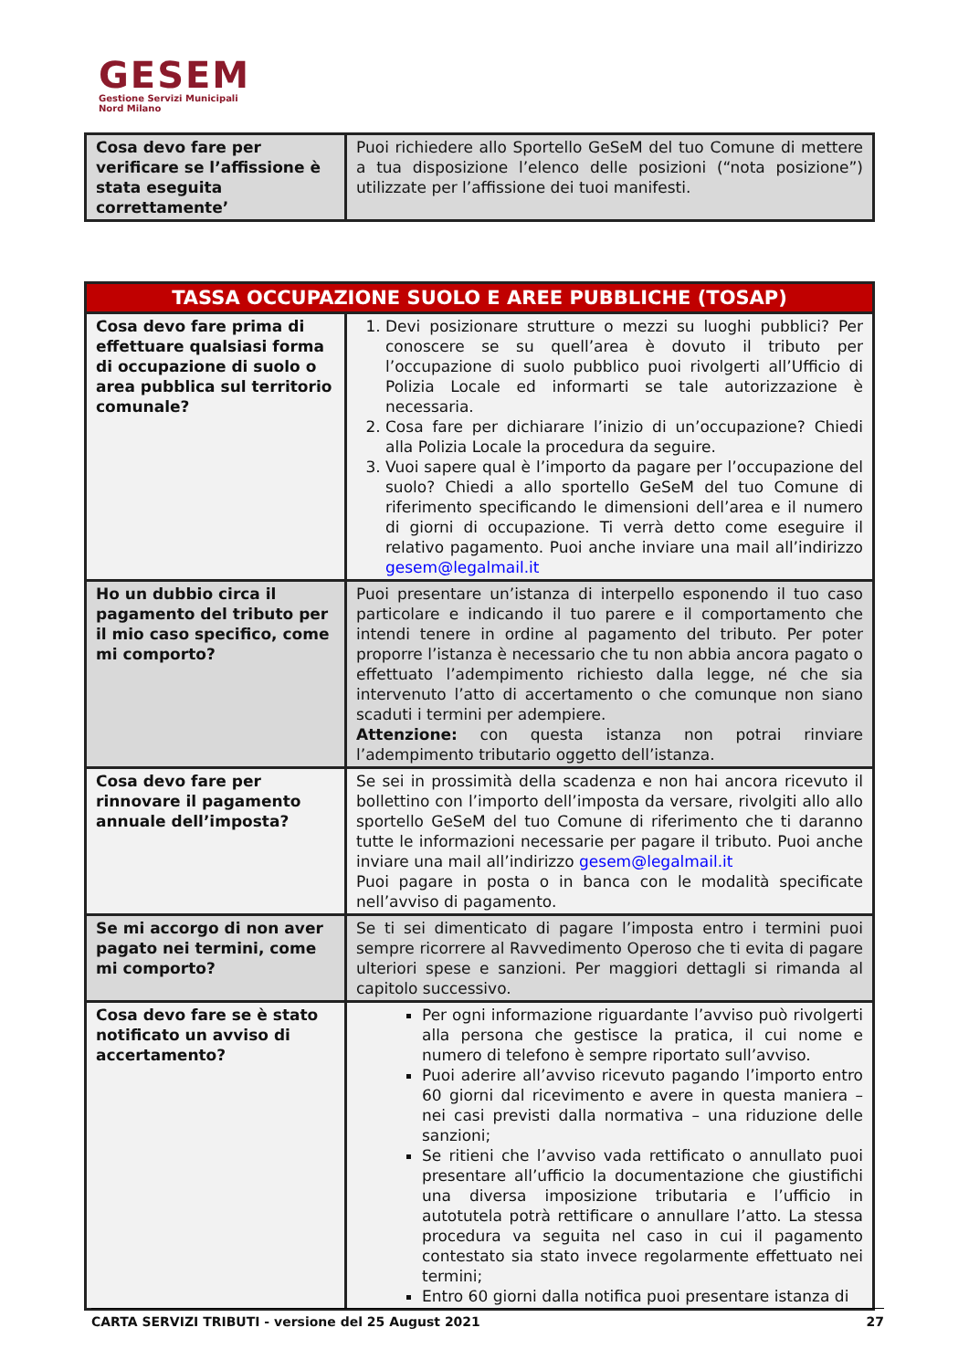GESEM
Gestione Servizi Municipali
Nord Milano
| Cosa devo fare per verificare se l’affissione è stata eseguita correttamente’ | Puoi richiedere allo Sportello GeSeM del tuo Comune di mettere a tua disposizione l’elenco delle posizioni (“nota posizione”) utilizzate per l’affissione dei tuoi manifesti. |
| TASSA OCCUPAZIONE SUOLO E AREE PUBBLICHE (TOSAP) | |
| --- | --- |
| Cosa devo fare prima di effettuare qualsiasi forma di occupazione di suolo o area pubblica sul territorio comunale? | 1. Devi posizionare strutture o mezzi su luoghi pubblici? Per conoscere se su quell’area è dovuto il tributo per l’occupazione di suolo pubblico puoi rivolgerti all’Ufficio di Polizia Locale ed informarti se tale autorizzazione è necessaria. 2. Cosa fare per dichiarare l’inizio di un’occupazione? Chiedi alla Polizia Locale la procedura da seguire. 3. Vuoi sapere qual è l’importo da pagare per l’occupazione del suolo? Chiedi a allo sportello GeSeM del tuo Comune di riferimento specificando le dimensioni dell’area e il numero di giorni di occupazione. Ti verrà detto come eseguire il relativo pagamento. Puoi anche inviare una mail all’indirizzo gesem@legalmail.it |
| Ho un dubbio circa il pagamento del tributo per il mio caso specifico, come mi comporto? | Puoi presentare un’istanza di interpello esponendo il tuo caso particolare e indicando il tuo parere e il comportamento che intendi tenere in ordine al pagamento del tributo. Per poter proporre l’istanza è necessario che tu non abbia ancora pagato o effettuato l’adempimento richiesto dalla legge, né che sia intervenuto l’atto di accertamento o che comunque non siano scaduti i termini per adempiere. Attenzione: con questa istanza non potrai rinviare l’adempimento tributario oggetto dell’istanza. |
| Cosa devo fare per rinnovare il pagamento annuale dell’imposta? | Se sei in prossimità della scadenza e non hai ancora ricevuto il bollettino con l’importo dell’imposta da versare, rivolgiti allo allo sportello GeSeM del tuo Comune di riferimento che ti daranno tutte le informazioni necessarie per pagare il tributo. Puoi anche inviare una mail all’indirizzo gesem@legalmail.it Puoi pagare in posta o in banca con le modalità specificate nell’avviso di pagamento. |
| Se mi accorgo di non aver pagato nei termini, come mi comporto? | Se ti sei dimenticato di pagare l’imposta entro i termini puoi sempre ricorrere al Ravvedimento Operoso che ti evita di pagare ulteriori spese e sanzioni. Per maggiori dettagli si rimanda al capitolo successivo. |
| Cosa devo fare se è stato notificato un avviso di accertamento? | Per ogni informazione riguardante l’avviso può rivolgerti alla persona che gestisce la pratica, il cui nome e numero di telefono è sempre riportato sull’avviso. Puoi aderire all’avviso ricevuto pagando l’importo entro 60 giorni dal ricevimento e avere in questa maniera – nei casi previsti dalla normativa – una riduzione delle sanzioni; Se ritieni che l’avviso vada rettificato o annullato puoi presentare all’ufficio la documentazione che giustifichi una diversa imposizione tributaria e l’ufficio in autotutela potrà rettificare o annullare l’atto. La stessa procedura va seguita nel caso in cui il pagamento contestato sia stato invece regolarmente effettuato nei termini; Entro 60 giorni dalla notifica puoi presentare istanza di |
CARTA SERVIZI TRIBUTI - versione del 25 August 2021 27